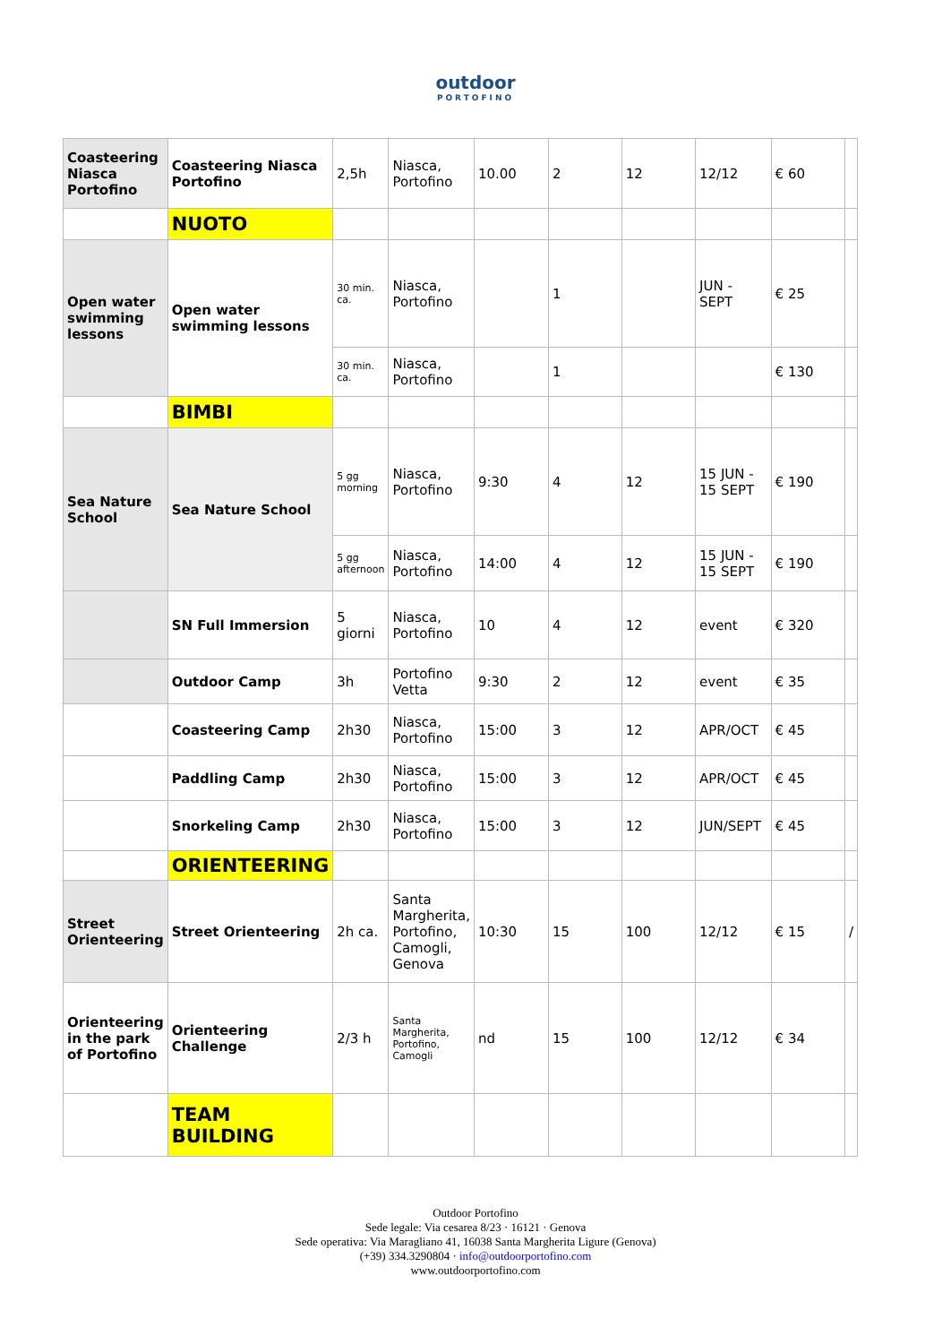outdoor
PORTOFINO
| Coasteering Niasca Portofino | Coasteering Niasca Portofino | 2,5h | Niasca, Portofino | 10.00 | 2 | 12 | 12/12 | € 60 | |
| | NUOTO | | | | | | | | |
| Open water swimming lessons | Open water swimming lessons | 30 min. ca. | Niasca, Portofino | | 1 | | JUN - SEPT | € 25 | |
| | | 30 min. ca. | Niasca, Portofino | | 1 | | | € 130 | |
| | BIMBI | | | | | | | | |
| Sea Nature School | Sea Nature School | 5 gg morning | Niasca, Portofino | 9:30 | 4 | 12 | 15 JUN - 15 SEPT | € 190 | |
| | | 5 gg afternoon | Niasca, Portofino | 14:00 | 4 | 12 | 15 JUN - 15 SEPT | € 190 | |
| | SN Full Immersion | 5 giorni | Niasca, Portofino | 10 | 4 | 12 | event | € 320 | |
| | Outdoor Camp | 3h | Portofino Vetta | 9:30 | 2 | 12 | event | € 35 | |
| | Coasteering Camp | 2h30 | Niasca, Portofino | 15:00 | 3 | 12 | APR/OCT | € 45 | |
| | Paddling Camp | 2h30 | Niasca, Portofino | 15:00 | 3 | 12 | APR/OCT | € 45 | |
| | Snorkeling Camp | 2h30 | Niasca, Portofino | 15:00 | 3 | 12 | JUN/SEPT | € 45 | |
| | ORIENTEERING | | | | | | | | |
| Street Orienteering | Street Orienteering | 2h ca. | Santa Margherita, Portofino, Camogli, Genova | 10:30 | 15 | 100 | 12/12 | € 15 | / |
| Orienteering in the park of Portofino | Orienteering Challenge | 2/3 h | Santa Margherita, Portofino, Camogli | nd | 15 | 100 | 12/12 | € 34 | |
| | TEAM BUILDING | | | | | | | | |
Outdoor Portofino
Sede legale: Via cesarea 8/23 · 16121 · Genova
Sede operativa: Via Maragliano 41, 16038 Santa Margherita Ligure (Genova)
(+39) 334.3290804 · info@outdoorportofino.com
www.outdoorportofino.com